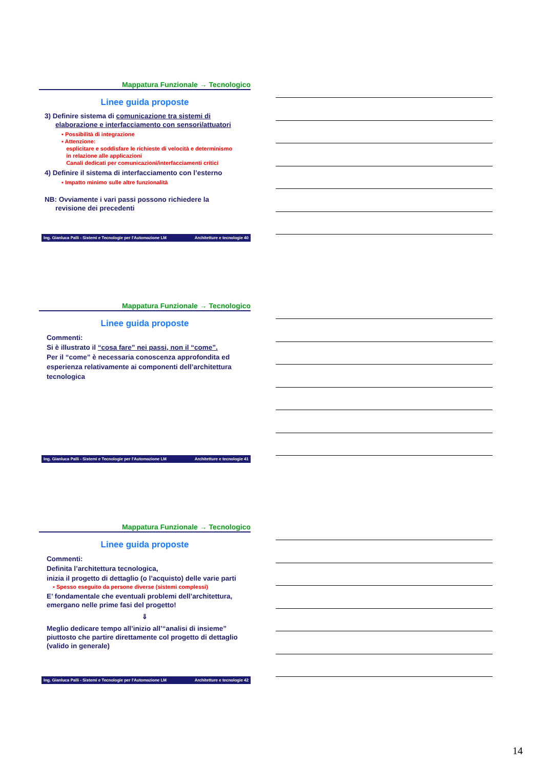Mappatura Funzionale → Tecnologico
Linee guida proposte
3) Definire sistema di comunicazione tra sistemi di
elaborazione e interfacciamento con sensori/attuatori
▪ Possibilità di integrazione
▪ Attenzione:
esplicitare e soddisfare le richieste di velocità e determinismo
in relazione alle applicazioni
Canali dedicati per comunicazioni/interfacciamenti critici
4) Definire il sistema di interfacciamento con l’esterno
▪ Impatto minimo sulle altre funzionalità
NB: Ovviamente i vari passi possono richiedere la
revisione dei precedenti
Ing. Gianluca Palli - Sistemi e Tecnologie per l'Automazione LM Architetture e tecnologie 40
Mappatura Funzionale → Tecnologico
Linee guida proposte
Commenti:
Si è illustrato il “cosa fare” nei passi, non il “come”.
Per il “come” è necessaria conoscenza approfondita ed
esperienza relativamente ai componenti dell’architettura
tecnologica
Ing. Gianluca Palli - Sistemi e Tecnologie per l'Automazione LM Architetture e tecnologie 41
Mappatura Funzionale → Tecnologico
Linee guida proposte
Commenti:
Definita l’architettura tecnologica,
inizia il progetto di dettaglio (o l’acquisto) delle varie parti
▪ Spesso eseguito da persone diverse (sistemi complessi)
E’ fondamentale che eventuali problemi dell’architettura,
emergano nelle prime fasi del progetto!
⇓
Meglio dedicare tempo all’inizio all’“analisi di insieme”
piuttosto che partire direttamente col progetto di dettaglio
(valido in generale)
Ing. Gianluca Palli - Sistemi e Tecnologie per l'Automazione LM Architetture e tecnologie 42
14